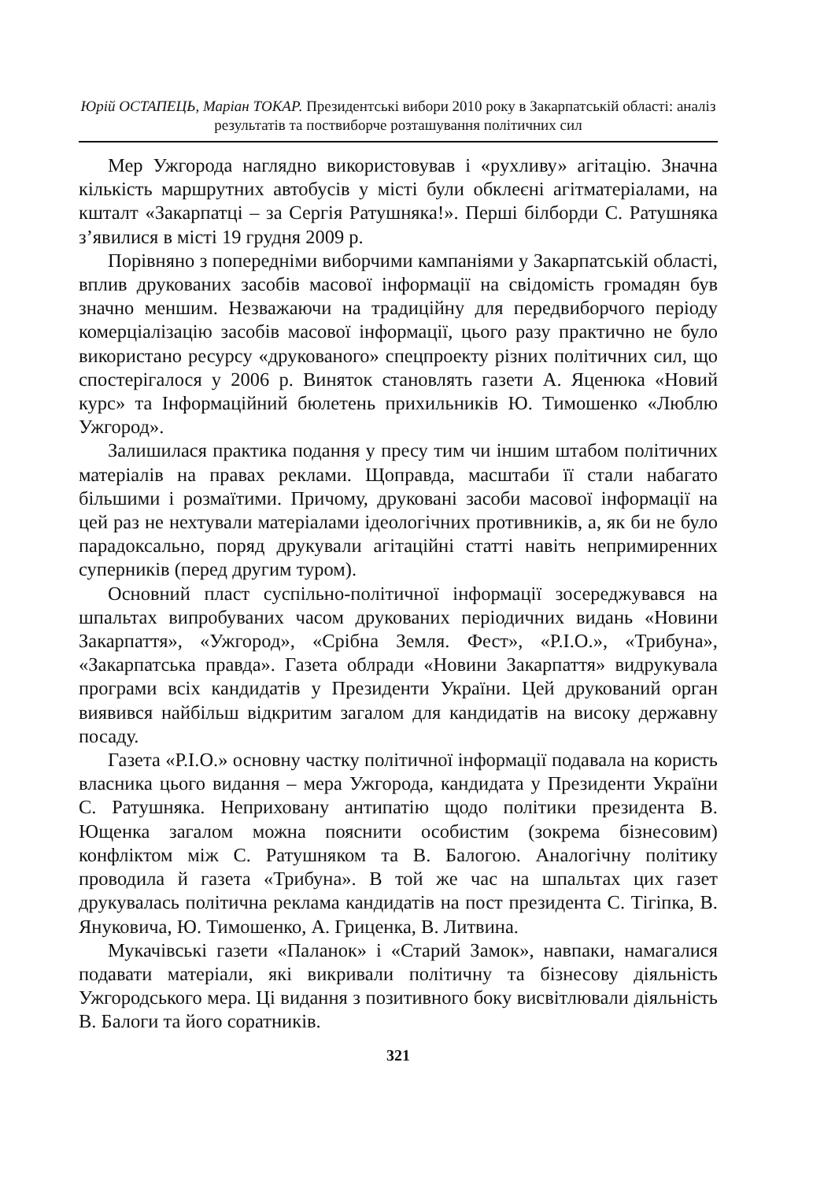Юрій ОСТАПЕЦЬ, Маріан ТОКАР. Президентські вибори 2010 року в Закарпатській області: аналіз результатів та поствиборче розташування політичних сил
Мер Ужгорода наглядно використовував і «рухливу» агітацію. Значна кількість маршрутних автобусів у місті були обклеєні агітматеріалами, на кшталт «Закарпатці – за Сергія Ратушняка!». Перші білборди С. Ратушняка з’явилися в місті 19 грудня 2009 р.
Порівняно з попередніми виборчими кампаніями у Закарпатській області, вплив друкованих засобів масової інформації на свідомість громадян був значно меншим. Незважаючи на традиційну для передвиборчого періоду комерціалізацію засобів масової інформації, цього разу практично не було використано ресурсу «друкованого» спецпроекту різних політичних сил, що спостерігалося у 2006 р. Виняток становлять газети А. Яценюка «Новий курс» та Інформаційний бюлетень прихильників Ю. Тимошенко «Люблю Ужгород».
Залишилася практика подання у пресу тим чи іншим штабом політичних матеріалів на правах реклами. Щоправда, масштаби її стали набагато більшими і розмаїтими. Причому, друковані засоби масової інформації на цей раз не нехтували матеріалами ідеологічних противників, а, як би не було парадоксально, поряд друкували агітаційні статті навіть непримиренних суперників (перед другим туром).
Основний пласт суспільно-політичної інформації зосереджувався на шпальтах випробуваних часом друкованих періодичних видань «Новини Закарпаття», «Ужгород», «Срібна Земля. Фест», «Р.І.О.», «Трибуна», «Закарпатська правда». Газета облради «Новини Закарпаття» видрукувала програми всіх кандидатів у Президенти України. Цей друкований орган виявився найбільш відкритим загалом для кандидатів на високу державну посаду.
Газета «Р.І.О.» основну частку політичної інформації подавала на користь власника цього видання – мера Ужгорода, кандидата у Президенти України С. Ратушняка. Неприховану антипатію щодо політики президента В. Ющенка загалом можна пояснити особистим (зокрема бізнесовим) конфліктом між С. Ратушняком та В. Балогою. Аналогічну політику проводила й газета «Трибуна». В той же час на шпальтах цих газет друкувалась політична реклама кандидатів на пост президента С. Тігіпка, В. Януковича, Ю. Тимошенко, А. Гриценка, В. Литвина.
Мукачівські газети «Паланок» і «Старий Замок», навпаки, намагалися подавати матеріали, які викривали політичну та бізнесову діяльність Ужгородського мера. Ці видання з позитивного боку висвітлювали діяльність В. Балоги та його соратників.
321